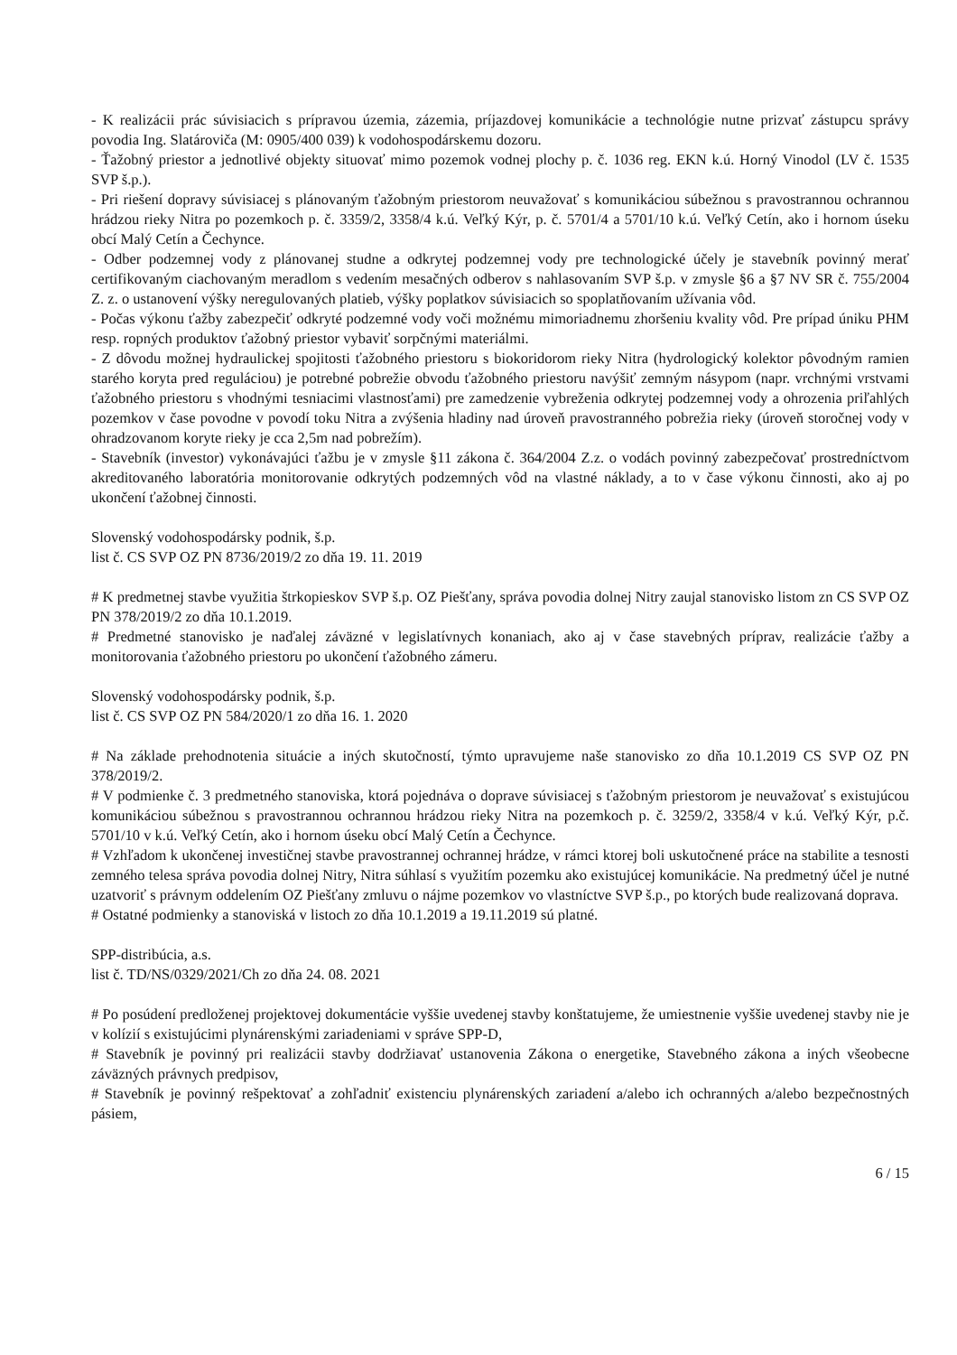- K realizácii prác súvisiacich s prípravou územia, zázemia, príjazdovej komunikácie a technológie nutne prizvať zástupcu správy povodia Ing. Slatároviča (M: 0905/400 039) k vodohospodárskemu dozoru.
- Ťažobný priestor a jednotlivé objekty situovať mimo pozemok vodnej plochy p. č. 1036 reg. EKN k.ú. Horný Vinodol (LV č. 1535 SVP š.p.).
- Pri riešení dopravy súvisiacej s plánovaným ťažobným priestorom neuvažovať s komunikáciou súbežnou s pravostrannou ochrannou hrádzou rieky Nitra po pozemkoch p. č. 3359/2, 3358/4 k.ú. Veľký Kýr, p. č. 5701/4 a 5701/10 k.ú. Veľký Cetín, ako i hornom úseku obcí Malý Cetín a Čechynce.
- Odber podzemnej vody z plánovanej studne a odkrytej podzemnej vody pre technologické účely je stavebník povinný merať certifikovaným ciachovaným meradlom s vedením mesačných odberov s nahlasovaním SVP š.p. v zmysle §6 a §7 NV SR č. 755/2004 Z. z. o ustanovení výšky neregulovaných platieb, výšky poplatkov súvisiacich so spoplatňovaním užívania vôd.
- Počas výkonu ťažby zabezpečiť odkryté podzemné vody voči možnému mimoriadnemu zhoršeniu kvality vôd. Pre prípad úniku PHM resp. ropných produktov ťažobný priestor vybaviť sorpčnými materiálmi.
- Z dôvodu možnej hydraulickej spojitosti ťažobného priestoru s biokoridorom rieky Nitra (hydrologický kolektor pôvodným ramien starého koryta pred reguláciou) je potrebné pobrežie obvodu ťažobného priestoru navýšiť zemným násypom (napr. vrchnými vrstvami ťažobného priestoru s vhodnými tesniacimi vlastnosťami) pre zamedzenie vybreženia odkrytej podzemnej vody a ohrozenia priľahlých pozemkov v čase povodne v povodí toku Nitra a zvýšenia hladiny nad úroveň pravostranného pobrežia rieky (úroveň storočnej vody v ohradzovanom koryte rieky je cca 2,5m nad pobrežím).
- Stavebník (investor) vykonávajúci ťažbu je v zmysle §11 zákona č. 364/2004 Z.z. o vodách povinný zabezpečovať prostredníctvom akreditovaného laboratória monitorovanie odkrytých podzemných vôd na vlastné náklady, a to v čase výkonu činnosti, ako aj po ukončení ťažobnej činnosti.
Slovenský vodohospodársky podnik, š.p.
list č. CS SVP OZ PN 8736/2019/2 zo dňa 19. 11. 2019
# K predmetnej stavbe využitia štrkopieskov SVP š.p. OZ Piešťany, správa povodia dolnej Nitry zaujal stanovisko listom zn CS SVP OZ PN 378/2019/2 zo dňa 10.1.2019.
# Predmetné stanovisko je naďalej záväzné v legislatívnych konaniach, ako aj v čase stavebných príprav, realizácie ťažby a monitorovania ťažobného priestoru po ukončení ťažobného zámeru.
Slovenský vodohospodársky podnik, š.p.
list č. CS SVP OZ PN 584/2020/1 zo dňa 16. 1. 2020
# Na základe prehodnotenia situácie a iných skutočností, týmto upravujeme naše stanovisko zo dňa 10.1.2019 CS SVP OZ PN 378/2019/2.
# V podmienke č. 3 predmetného stanoviska, ktorá pojednáva o doprave súvisiacej s ťažobným priestorom je neuvažovať s existujúcou komunikáciou súbežnou s pravostrannou ochrannou hrádzou rieky Nitra na pozemkoch p. č. 3259/2, 3358/4 v k.ú. Veľký Kýr, p.č. 5701/10 v k.ú. Veľký Cetín, ako i hornom úseku obcí Malý Cetín a Čechynce.
# Vzhľadom k ukončenej investičnej stavbe pravostrannej ochrannej hrádze, v rámci ktorej boli uskutočnené práce na stabilite a tesnosti zemného telesa správa povodia dolnej Nitry, Nitra súhlasí s využitím pozemku ako existujúcej komunikácie. Na predmetný účel je nutné uzatvoriť s právnym oddelením OZ Piešťany zmluvu o nájme pozemkov vo vlastníctve SVP š.p., po ktorých bude realizovaná doprava.
# Ostatné podmienky a stanoviská v listoch zo dňa 10.1.2019 a 19.11.2019 sú platné.
SPP-distribúcia, a.s.
list č. TD/NS/0329/2021/Ch zo dňa 24. 08. 2021
# Po posúdení predloženej projektovej dokumentácie vyššie uvedenej stavby konštatujeme, že umiestnenie vyššie uvedenej stavby nie je v kolízií s existujúcimi plynárenskými zariadeniami v správe SPP-D,
# Stavebník je povinný pri realizácii stavby dodržiavať ustanovenia Zákona o energetike, Stavebného zákona a iných všeobecne záväzných právnych predpisov,
# Stavebník je povinný rešpektovať a zohľadniť existenciu plynárenských zariadení a/alebo ich ochranných a/alebo bezpečnostných pásiem,
6 / 15